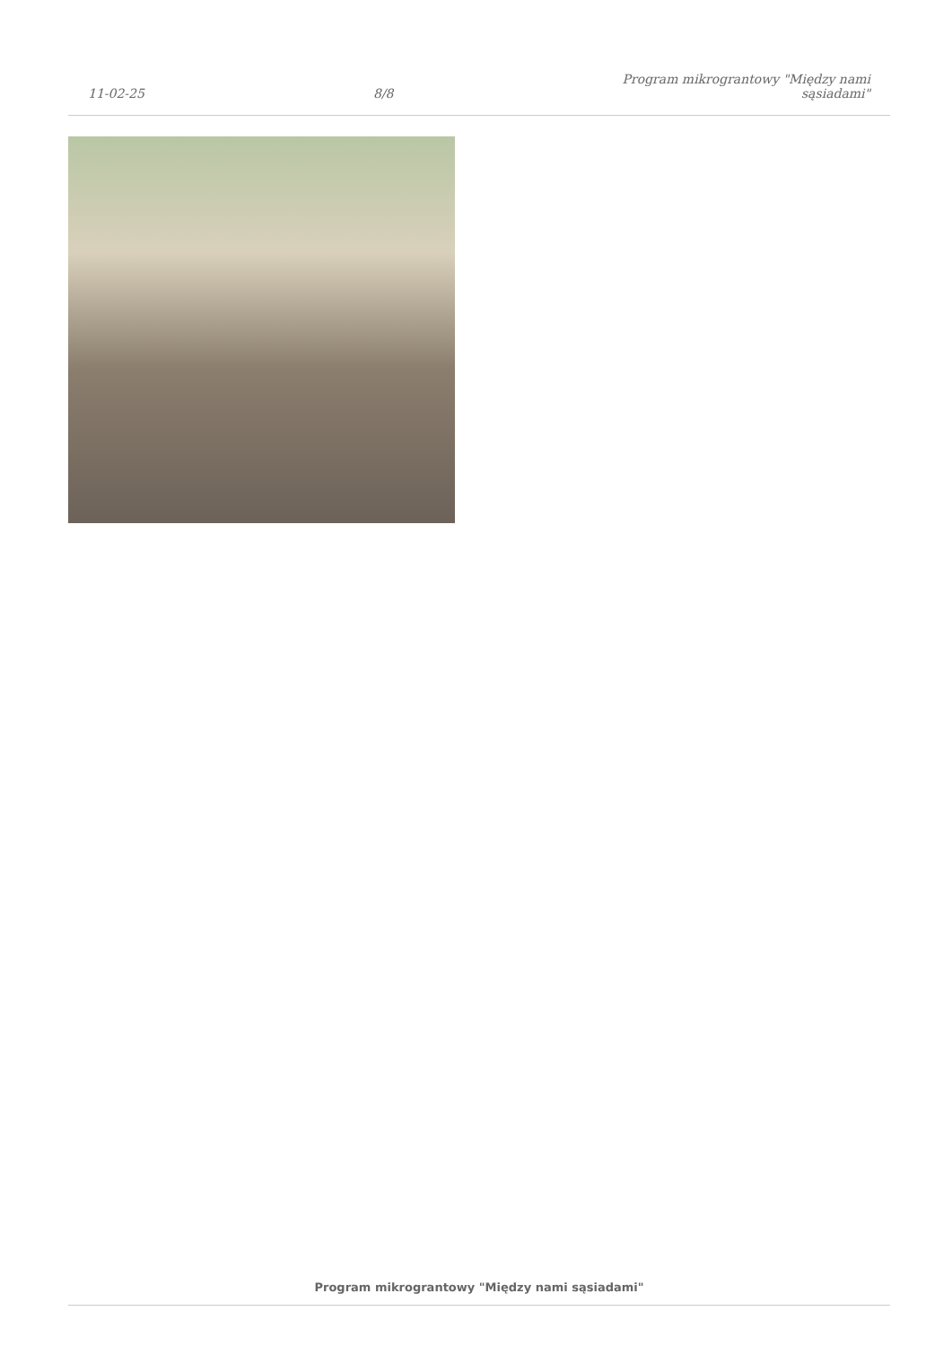11-02-25
8/8
Program mikrograntowy "Między nami
sąsiadami"
Program mikrograntowy "Między nami sąsiadami"